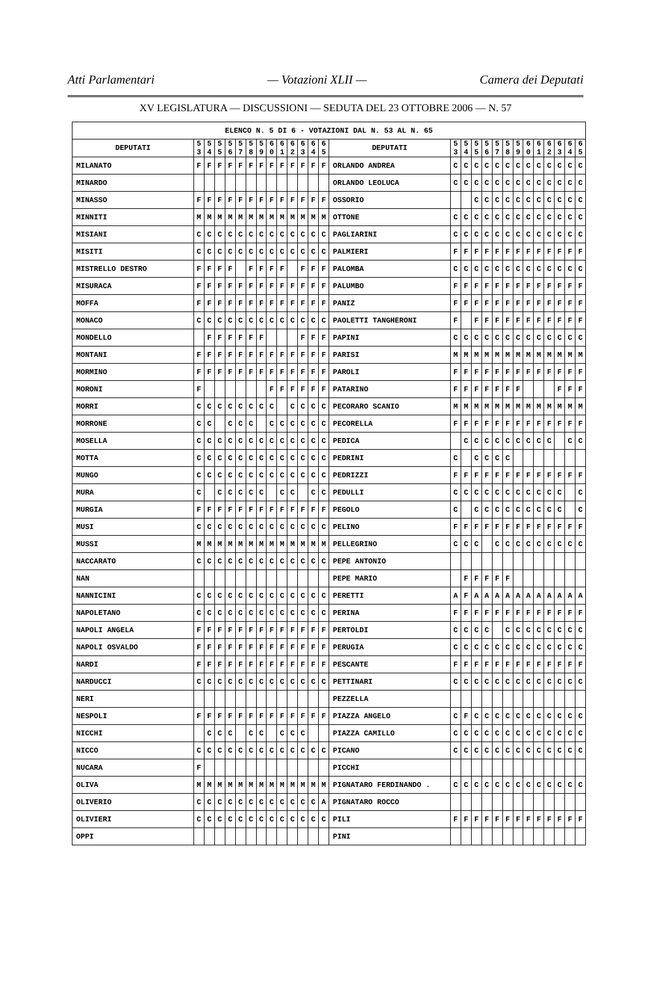Atti Parlamentari — Votazioni XLII — Camera dei Deputati
XV LEGISLATURA — DISCUSSIONI — SEDUTA DEL 23 OTTOBRE 2006 — N. 57
| ELENCO N. 5 DI 6 - VOTAZIONI DAL N. 53 AL N. 65 | | | | | | | | | | | | | | | | | | | | | | | | | | | |
| --- | --- | --- | --- | --- | --- | --- | --- | --- | --- | --- | --- | --- | --- | --- | --- | --- | --- | --- | --- | --- | --- | --- | --- | --- | --- | --- | --- |
| DEPUTATI | 5 3 | 5 4 | 5 5 | 5 6 | 5 7 | 5 8 | 5 9 | 6 0 | 6 1 | 6 2 | 6 3 | 6 4 | 6 5 | DEPUTATI | 5 3 | 5 4 | 5 5 | 5 6 | 5 7 | 5 8 | 5 9 | 6 0 | 6 1 | 6 2 | 6 3 | 6 4 | 6 5 |
| MILANATO | F | F | F | F | F | F | F | F | F | F | F | F | F | ORLANDO ANDREA | C | C | C | C | C | C | C | C | C | C | C | C | C |
| MINARDO | | | | | | | | | | | | | | ORLANDO LEOLUCA | C | C | C | C | C | C | C | C | C | C | C | C | C |
| MINASSO | F | F | F | F | F | F | F | F | F | F | F | F | F | OSSORIO | | | C | C | C | C | C | C | C | C | C | C | C |
| MINNITI | M | M | M | M | M | M | M | M | M | M | M | M | M | OTTONE | C | C | C | C | C | C | C | C | C | C | C | C | C |
| MISIANI | C | C | C | C | C | C | C | C | C | C | C | C | C | PAGLIARINI | C | C | C | C | C | C | C | C | C | C | C | C | C |
| MISITI | C | C | C | C | C | C | C | C | C | C | C | C | C | PALMIERI | F | F | F | F | F | F | F | F | F | F | F | F | F |
| MISTRELLO DESTRO | F | F | F | F | | F | F | F | F | | F | F | F | PALOMBA | C | C | C | C | C | C | C | C | C | C | C | C | C |
| MISURACA | F | F | F | F | F | F | F | F | F | F | F | F | F | PALUMBO | F | F | F | F | F | F | F | F | F | F | F | F | F |
| MOFFA | F | F | F | F | F | F | F | F | F | F | F | F | F | PANIZ | F | F | F | F | F | F | F | F | F | F | F | F | F |
| MONACO | C | C | C | C | C | C | C | C | C | C | C | C | C | PAOLETTI TANGHERONI | F | | F | F | F | F | F | F | F | F | F | F | F |
| MONDELLO | | F | F | F | F | F | F | | | | F | F | F | PAPINI | C | C | C | C | C | C | C | C | C | C | C | C | C |
| MONTANI | F | F | F | F | F | F | F | F | F | F | F | F | F | PARISI | M | M | M | M | M | M | M | M | M | M | M | M | M |
| MORMINO | F | F | F | F | F | F | F | F | F | F | F | F | F | PAROLI | F | F | F | F | F | F | F | F | F | F | F | F | F |
| MORONI | F | | | | | | | F | F | F | F | F | F | PATARINO | F | F | F | F | F | F | F | | | | F | F | F |
| MORRI | C | C | C | C | C | C | C | C | | C | C | C | C | PECORARO SCANIO | M | M | M | M | M | M | M | M | M | M | M | M | M |
| MORRONE | C | C | | C | C | C | | C | C | C | C | C | C | PECORELLA | F | F | F | F | F | F | F | F | F | F | F | F | F |
| MOSELLA | C | C | C | C | C | C | C | C | C | C | C | C | C | PEDICA | | C | C | C | C | C | C | C | C | C | | C | C |
| MOTTA | C | C | C | C | C | C | C | C | C | C | C | C | C | PEDRINI | C | | C | C | C | C | | | | | | | |
| MUNGO | C | C | C | C | C | C | C | C | C | C | C | C | C | PEDRIZZI | F | F | F | F | F | F | F | F | F | F | F | F | F |
| MURA | C | | C | C | C | C | C | | C | C | | C | C | PEDULLI | C | C | C | C | C | C | C | C | C | C | C | | C |
| MURGIA | F | F | F | F | F | F | F | F | F | F | F | F | F | PEGOLO | C | | C | C | C | C | C | C | C | C | C | | C |
| MUSI | C | C | C | C | C | C | C | C | C | C | C | C | C | PELINO | F | F | F | F | F | F | F | F | F | F | F | F | F |
| MUSSI | M | M | M | M | M | M | M | M | M | M | M | M | M | PELLEGRINO | C | C | C | | C | C | C | C | C | C | C | C | C |
| NACCARATO | C | C | C | C | C | C | C | C | C | C | C | C | C | PEPE ANTONIO | | | | | | | | | | | | | |
| NAN | | | | | | | | | | | | | | PEPE MARIO | | F | F | F | F | F | | | | | | | |
| NANNICINI | C | C | C | C | C | C | C | C | C | C | C | C | C | PERETTI | A | F | A | A | A | A | A | A | A | A | A | A | A |
| NAPOLETANO | C | C | C | C | C | C | C | C | C | C | C | C | C | PERINA | F | F | F | F | F | F | F | F | F | F | F | F | F |
| NAPOLI ANGELA | F | F | F | F | F | F | F | F | F | F | F | F | F | PERTOLDI | C | C | C | C | | C | C | C | C | C | C | C | C |
| NAPOLI OSVALDO | F | F | F | F | F | F | F | F | F | F | F | F | F | PERUGIA | C | C | C | C | C | C | C | C | C | C | C | C | C |
| NARDI | F | F | F | F | F | F | F | F | F | F | F | F | F | PESCANTE | F | F | F | F | F | F | F | F | F | F | F | F | F |
| NARDUCCI | C | C | C | C | C | C | C | C | C | C | C | C | C | PETTINARI | C | C | C | C | C | C | C | C | C | C | C | C | C |
| NERI | | | | | | | | | | | | | | PEZZELLA | | | | | | | | | | | | | |
| NESPOLI | F | F | F | F | F | F | F | F | F | F | F | F | F | PIAZZA ANGELO | C | F | C | C | C | C | C | C | C | C | C | C | C |
| NICCHI | | C | C | C | | C | C | | C | C | C | | | PIAZZA CAMILLO | C | C | C | C | C | C | C | C | C | C | C | C | C |
| NICCO | C | C | C | C | C | C | C | C | C | C | C | C | C | PICANO | C | C | C | C | C | C | C | C | C | C | C | C | C |
| NUCARA | F | | | | | | | | | | | | | PICCHI | | | | | | | | | | | | | |
| OLIVA | M | M | M | M | M | M | M | M | M | M | M | M | M | PIGNATARO FERDINANDO . | C | C | C | C | C | C | C | C | C | C | C | C | C |
| OLIVERIO | C | C | C | C | C | C | C | C | C | C | C | C | A | PIGNATARO ROCCO | | | | | | | | | | | | | |
| OLIVIERI | C | C | C | C | C | C | C | C | C | C | C | C | C | PILI | F | F | F | F | F | F | F | F | F | F | F | F | F |
| OPPI | | | | | | | | | | | | | | PINI | | | | | | | | | | | | | |